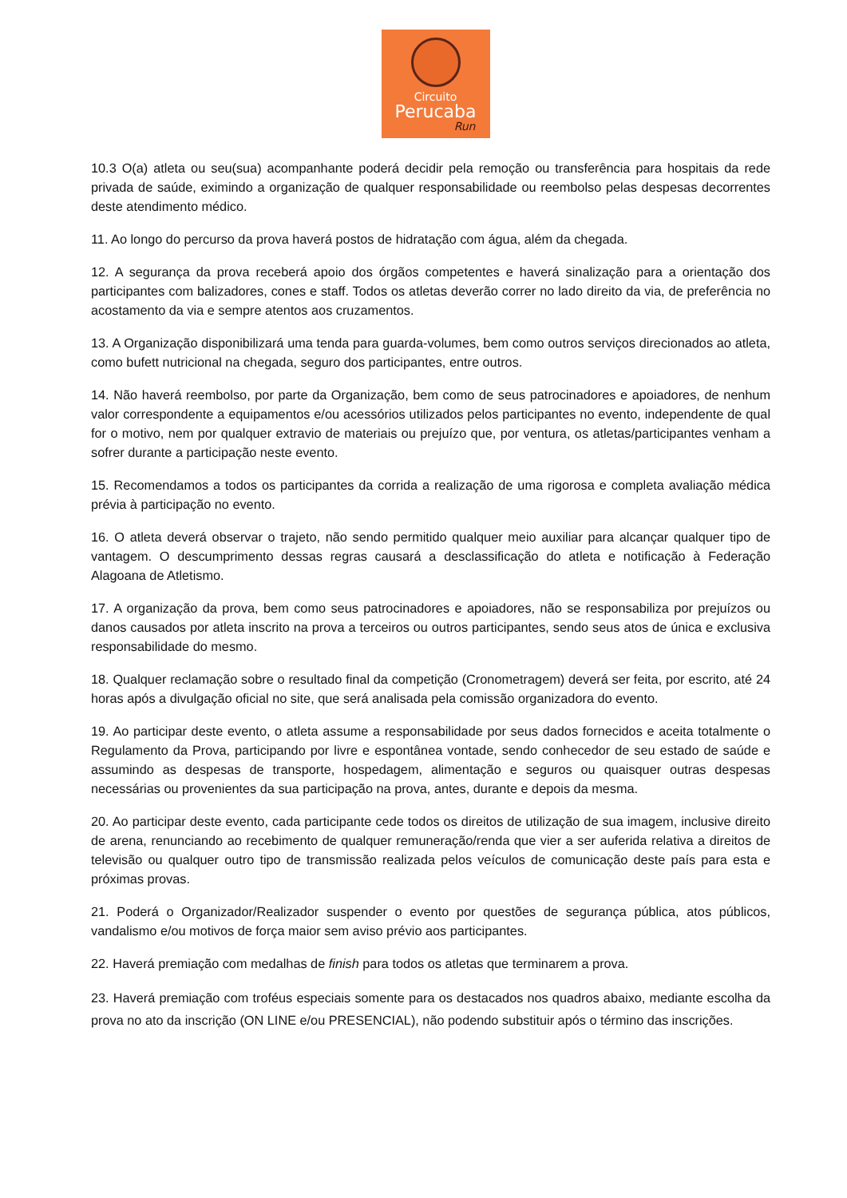Circuito
Perucaba
Run
10.3 O(a) atleta ou seu(sua) acompanhante poderá decidir pela remoção ou transferência para hospitais da rede privada de saúde, eximindo a organização de qualquer responsabilidade ou reembolso pelas despesas decorrentes deste atendimento médico.
11. Ao longo do percurso da prova haverá postos de hidratação com água, além da chegada.
12. A segurança da prova receberá apoio dos órgãos competentes e haverá sinalização para a orientação dos participantes com balizadores, cones e staff. Todos os atletas deverão correr no lado direito da via, de preferência no acostamento da via e sempre atentos aos cruzamentos.
13. A Organização disponibilizará uma tenda para guarda-volumes, bem como outros serviços direcionados ao atleta, como bufett nutricional na chegada, seguro dos participantes, entre outros.
14. Não haverá reembolso, por parte da Organização, bem como de seus patrocinadores e apoiadores, de nenhum valor correspondente a equipamentos e/ou acessórios utilizados pelos participantes no evento, independente de qual for o motivo, nem por qualquer extravio de materiais ou prejuízo que, por ventura, os atletas/participantes venham a sofrer durante a participação neste evento.
15. Recomendamos a todos os participantes da corrida a realização de uma rigorosa e completa avaliação médica prévia à participação no evento.
16. O atleta deverá observar o trajeto, não sendo permitido qualquer meio auxiliar para alcançar qualquer tipo de vantagem. O descumprimento dessas regras causará a desclassificação do atleta e notificação à Federação Alagoana de Atletismo.
17. A organização da prova, bem como seus patrocinadores e apoiadores, não se responsabiliza por prejuízos ou danos causados por atleta inscrito na prova a terceiros ou outros participantes, sendo seus atos de única e exclusiva responsabilidade do mesmo.
18. Qualquer reclamação sobre o resultado final da competição (Cronometragem) deverá ser feita, por escrito, até 24 horas após a divulgação oficial no site, que será analisada pela comissão organizadora do evento.
19. Ao participar deste evento, o atleta assume a responsabilidade por seus dados fornecidos e aceita totalmente o Regulamento da Prova, participando por livre e espontânea vontade, sendo conhecedor de seu estado de saúde e assumindo as despesas de transporte, hospedagem, alimentação e seguros ou quaisquer outras despesas necessárias ou provenientes da sua participação na prova, antes, durante e depois da mesma.
20. Ao participar deste evento, cada participante cede todos os direitos de utilização de sua imagem, inclusive direito de arena, renunciando ao recebimento de qualquer remuneração/renda que vier a ser auferida relativa a direitos de televisão ou qualquer outro tipo de transmissão realizada pelos veículos de comunicação deste país para esta e próximas provas.
21. Poderá o Organizador/Realizador suspender o evento por questões de segurança pública, atos públicos, vandalismo e/ou motivos de força maior sem aviso prévio aos participantes.
22. Haverá premiação com medalhas de finish para todos os atletas que terminarem a prova.
23. Haverá premiação com troféus especiais somente para os destacados nos quadros abaixo, mediante escolha da prova no ato da inscrição (ON LINE e/ou PRESENCIAL), não podendo substituir após o término das inscrições.